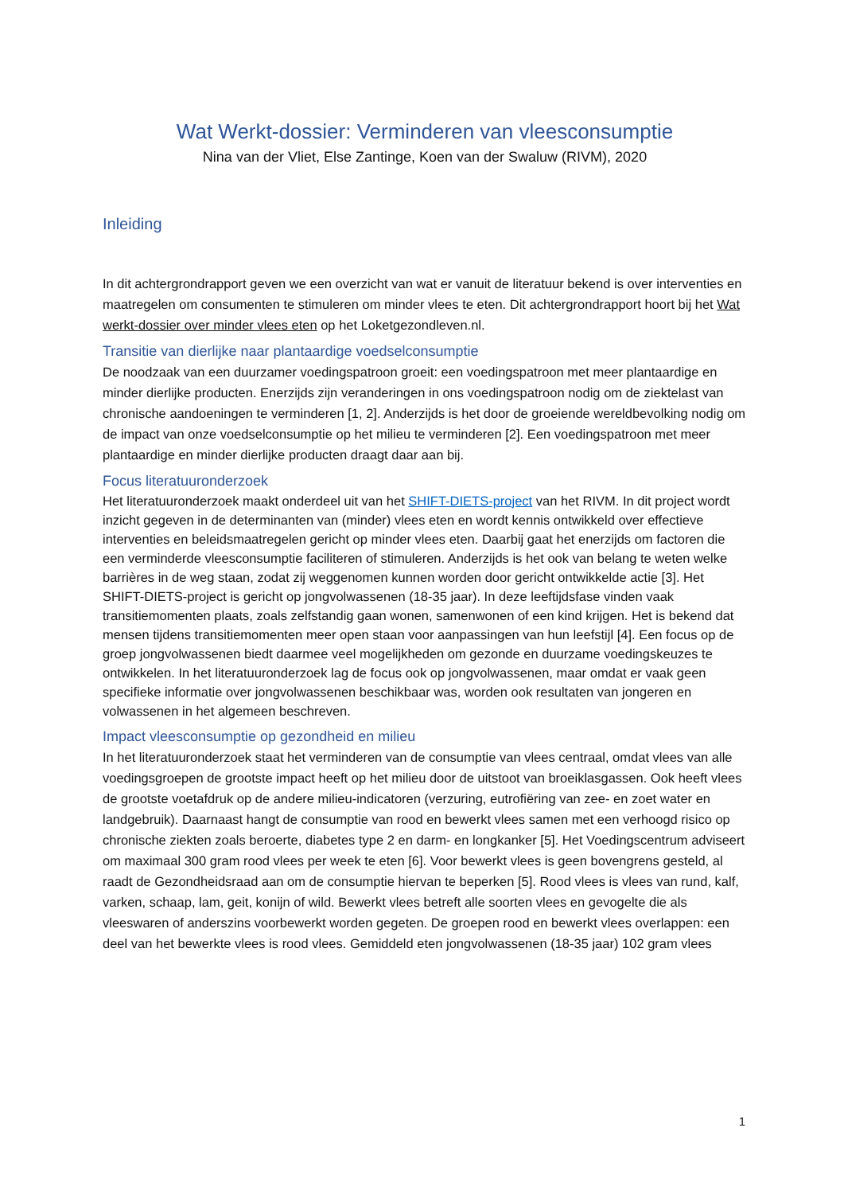Wat Werkt-dossier: Verminderen van vleesconsumptie
Nina van der Vliet, Else Zantinge, Koen van der Swaluw (RIVM), 2020
Inleiding
In dit achtergrondrapport geven we een overzicht van wat er vanuit de literatuur bekend is over interventies en maatregelen om consumenten te stimuleren om minder vlees te eten. Dit achtergrondrapport hoort bij het Wat werkt-dossier over minder vlees eten op het Loketgezondleven.nl.
Transitie van dierlijke naar plantaardige voedselconsumptie
De noodzaak van een duurzamer voedingspatroon groeit: een voedingspatroon met meer plantaardige en minder dierlijke producten. Enerzijds zijn veranderingen in ons voedingspatroon nodig om de ziektelast van chronische aandoeningen te verminderen [1, 2]. Anderzijds is het door de groeiende wereldbevolking nodig om de impact van onze voedselconsumptie op het milieu te verminderen [2]. Een voedingspatroon met meer plantaardige en minder dierlijke producten draagt daar aan bij.
Focus literatuuronderzoek
Het literatuuronderzoek maakt onderdeel uit van het SHIFT-DIETS-project van het RIVM. In dit project wordt inzicht gegeven in de determinanten van (minder) vlees eten en wordt kennis ontwikkeld over effectieve interventies en beleidsmaatregelen gericht op minder vlees eten. Daarbij gaat het enerzijds om factoren die een verminderde vleesconsumptie faciliteren of stimuleren. Anderzijds is het ook van belang te weten welke barrières in de weg staan, zodat zij weggenomen kunnen worden door gericht ontwikkelde actie [3]. Het SHIFT-DIETS-project is gericht op jongvolwassenen (18-35 jaar). In deze leeftijdsfase vinden vaak transitiemomenten plaats, zoals zelfstandig gaan wonen, samenwonen of een kind krijgen. Het is bekend dat mensen tijdens transitiemomenten meer open staan voor aanpassingen van hun leefstijl [4]. Een focus op de groep jongvolwassenen biedt daarmee veel mogelijkheden om gezonde en duurzame voedingskeuzes te ontwikkelen. In het literatuuronderzoek lag de focus ook op jongvolwassenen, maar omdat er vaak geen specifieke informatie over jongvolwassenen beschikbaar was, worden ook resultaten van jongeren en volwassenen in het algemeen beschreven.
Impact vleesconsumptie op gezondheid en milieu
In het literatuuronderzoek staat het verminderen van de consumptie van vlees centraal, omdat vlees van alle voedingsgroepen de grootste impact heeft op het milieu door de uitstoot van broeiklasgassen. Ook heeft vlees de grootste voetafdruk op de andere milieu-indicatoren (verzuring, eutrofiëring van zee- en zoet water en landgebruik). Daarnaast hangt de consumptie van rood en bewerkt vlees samen met een verhoogd risico op chronische ziekten zoals beroerte, diabetes type 2 en darm- en longkanker [5]. Het Voedingscentrum adviseert om maximaal 300 gram rood vlees per week te eten [6]. Voor bewerkt vlees is geen bovengrens gesteld, al raadt de Gezondheidsraad aan om de consumptie hiervan te beperken [5]. Rood vlees is vlees van rund, kalf, varken, schaap, lam, geit, konijn of wild. Bewerkt vlees betreft alle soorten vlees en gevogelte die als vleeswaren of anderszins voorbewerkt worden gegeten. De groepen rood en bewerkt vlees overlappen: een deel van het bewerkte vlees is rood vlees. Gemiddeld eten jongvolwassenen (18-35 jaar) 102 gram vlees
1